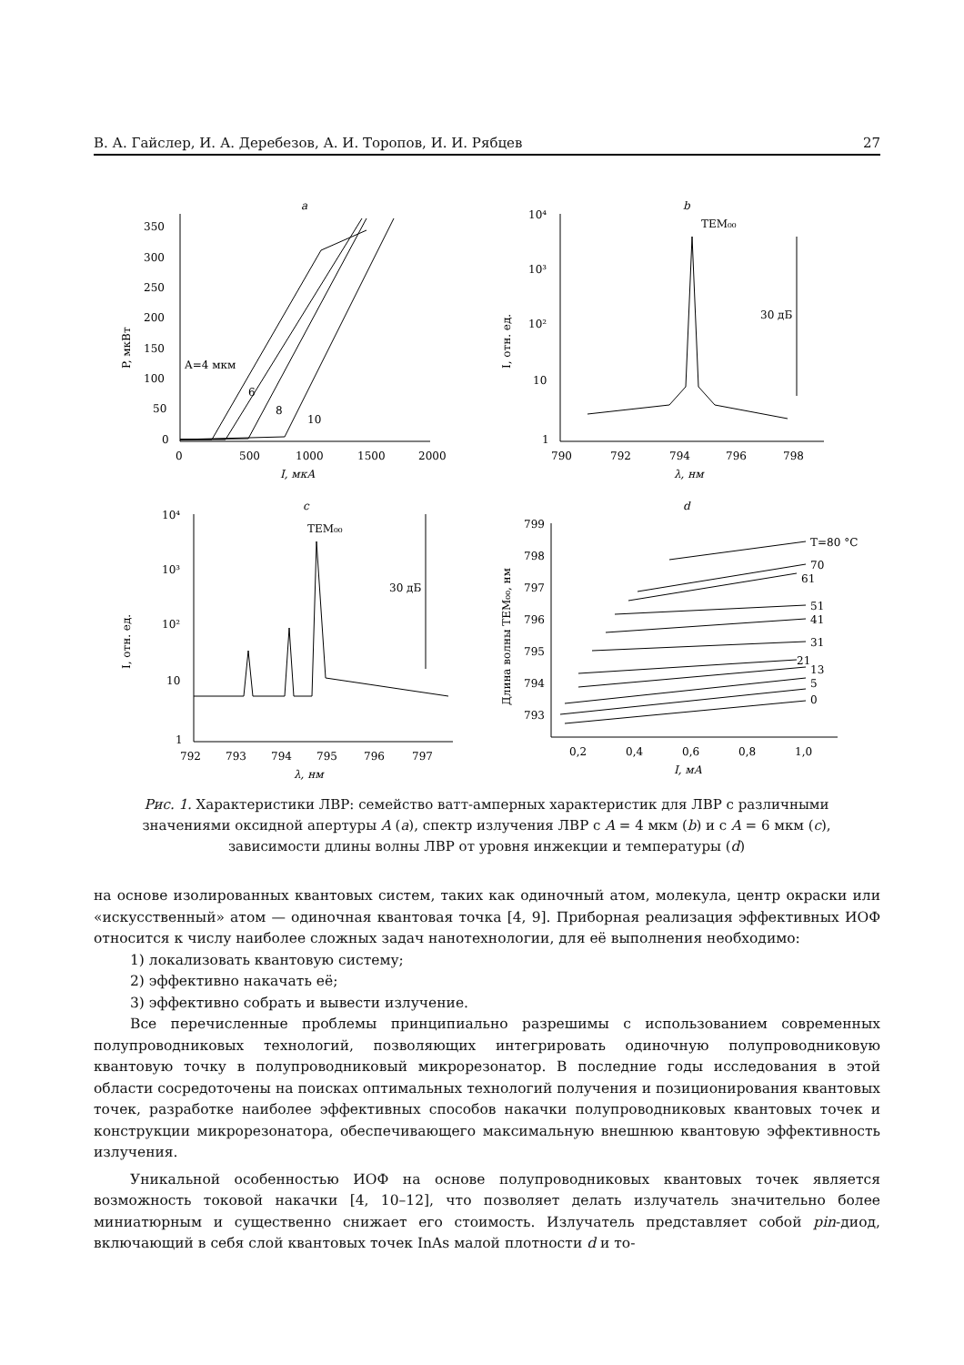В. А. Гайслер, И. А. Деребезов, А. И. Торопов, И. И. Рябцев 27
a
350
300
250
200
150
100
50
0
0
500
1000
1500
2000
I, мкА
P, мкВт
A=4 мкм
6
8
10
b
TEM₀₀
10⁴
10³
10²
10
1
790
792
794
796
798
λ, нм
I, отн. ед.
30 дБ
c
TEM₀₀
10⁴
10³
10²
10
1
792
793
794
795
796
797
λ, нм
I, отн. ед.
30 дБ
d
799
798
797
796
795
794
793
0,2
0,4
0,6
0,8
1,0
I, мА
Длина волны TEM₀₀, нм
T=80 °C
70
61
51
41
31
21
13
5
0
Рис. 1. Характеристики ЛВР: семейство ватт-амперных характеристик для ЛВР с различными значениями оксидной апертуры A (a), спектр излучения ЛВР с A = 4 мкм (b) и с A = 6 мкм (c), зависимости длины волны ЛВР от уровня инжекции и температуры (d)
на основе изолированных квантовых систем, таких как одиночный атом, молекула, центр окраски или «искусственный» атом — одиночная квантовая точка [4, 9]. Приборная реализация эффективных ИОФ относится к числу наиболее сложных задач нанотехнологии, для её выполнения необходимо:
1) локализовать квантовую систему;
2) эффективно накачать её;
3) эффективно собрать и вывести излучение.
Все перечисленные проблемы принципиально разрешимы с использованием современных полупроводниковых технологий, позволяющих интегрировать одиночную полупроводниковую квантовую точку в полупроводниковый микрорезонатор. В последние годы исследования в этой области сосредоточены на поисках оптимальных технологий получения и позиционирования квантовых точек, разработке наиболее эффективных способов накачки полупроводниковых квантовых точек и конструкции микрорезонатора, обеспечивающего максимальную внешнюю квантовую эффективность излучения.
Уникальной особенностью ИОФ на основе полупроводниковых квантовых точек является возможность токовой накачки [4, 10–12], что позволяет делать излучатель значительно более миниатюрным и существенно снижает его стоимость. Излучатель представляет собой pin-диод, включающий в себя слой квантовых точек InAs малой плотности d и то-